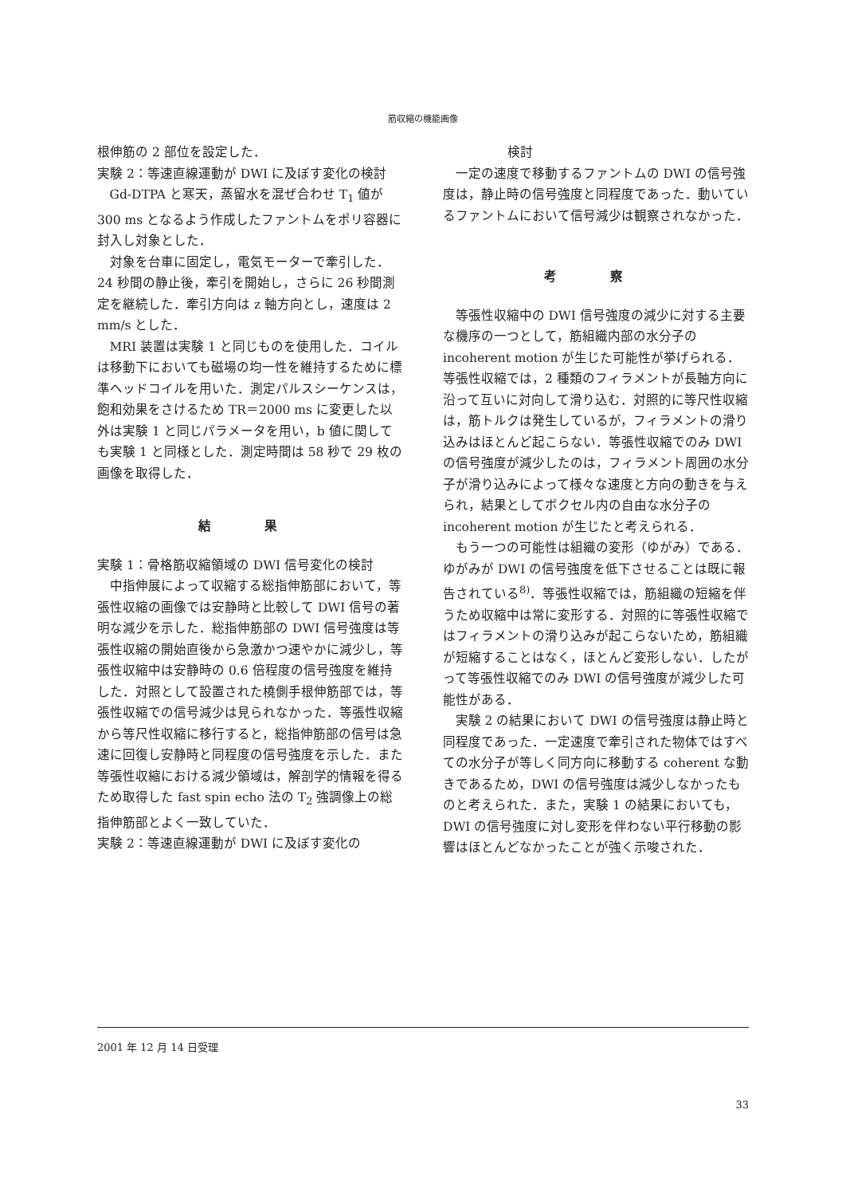筋収縮の機能画像
根伸筋の 2 部位を設定した．
実験 2：等速直線運動が DWI に及ぼす変化の検討
Gd-DTPA と寒天，蒸留水を混ぜ合わせ T<sub>1</sub> 値が 300 ms となるよう作成したファントムをポリ容器に封入し対象とした．
対象を台車に固定し，電気モーターで牽引した．24 秒間の静止後，牽引を開始し，さらに 26 秒間測定を継続した．牽引方向は z 軸方向とし，速度は 2 mm/s とした．
MRI 装置は実験 1 と同じものを使用した．コイルは移動下においても磁場の均一性を維持するために標準ヘッドコイルを用いた．測定パルスシーケンスは，飽和効果をさけるため TR＝2000 ms に変更した以外は実験 1 と同じパラメータを用い，b 値に関しても実験 1 と同様とした．測定時間は 58 秒で 29 枚の画像を取得した．
結 果
実験 1：骨格筋収縮領域の DWI 信号変化の検討
中指伸展によって収縮する総指伸筋部において，等張性収縮の画像では安静時と比較して DWI 信号の著明な減少を示した．総指伸筋部の DWI 信号強度は等張性収縮の開始直後から急激かつ速やかに減少し，等張性収縮中は安静時の 0.6 倍程度の信号強度を維持した．対照として設置された橈側手根伸筋部では，等張性収縮での信号減少は見られなかった．等張性収縮から等尺性収縮に移行すると，総指伸筋部の信号は急速に回復し安静時と同程度の信号強度を示した．また等張性収縮における減少領域は，解剖学的情報を得るため取得した fast spin echo 法の T<sub>2</sub> 強調像上の総指伸筋部とよく一致していた．
実験 2：等速直線運動が DWI に及ぼす変化の
検討
一定の速度で移動するファントムの DWI の信号強度は，静止時の信号強度と同程度であった．動いているファントムにおいて信号減少は観察されなかった．
考 察
等張性収縮中の DWI 信号強度の減少に対する主要な機序の一つとして，筋組織内部の水分子の incoherent motion が生じた可能性が挙げられる．等張性収縮では，2 種類のフィラメントが長軸方向に沿って互いに対向して滑り込む．対照的に等尺性収縮は，筋トルクは発生しているが，フィラメントの滑り込みはほとんど起こらない．等張性収縮でのみ DWI の信号強度が減少したのは，フィラメント周囲の水分子が滑り込みによって様々な速度と方向の動きを与えられ，結果としてボクセル内の自由な水分子の incoherent motion が生じたと考えられる．
もう一つの可能性は組織の変形（ゆがみ）である．ゆがみが DWI の信号強度を低下させることは既に報告されている<sup>8)</sup>．等張性収縮では，筋組織の短縮を伴うため収縮中は常に変形する．対照的に等張性収縮ではフィラメントの滑り込みが起こらないため，筋組織が短縮することはなく，ほとんど変形しない．したがって等張性収縮でのみ DWI の信号強度が減少した可能性がある．
実験 2 の結果において DWI の信号強度は静止時と同程度であった．一定速度で牽引された物体ではすべての水分子が等しく同方向に移動する coherent な動きであるため，DWI の信号強度は減少しなかったものと考えられた．また，実験 1 の結果においても，DWI の信号強度に対し変形を伴わない平行移動の影響はほとんどなかったことが強く示唆された．
2001 年 12 月 14 日受理
33